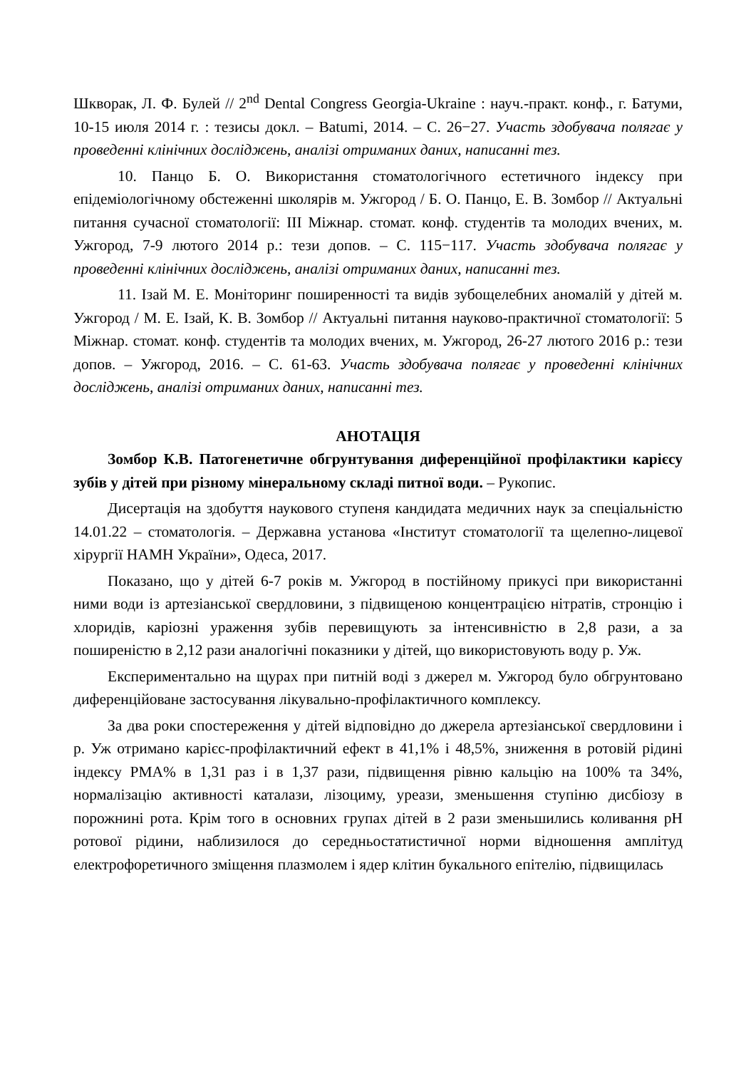Шкворак, Л. Ф. Булей // 2<sup>nd</sup> Dental Congress Georgia-Ukraine : науч.-практ. конф., г. Батуми, 10-15 июля 2014 г. : тезисы докл. – Batumi, 2014. – С. 26−27. Участь здобувача полягає у проведенні клінічних досліджень, аналізі отриманих даних, написанні тез.
10. Панцо Б. О. Використання стоматологічного естетичного індексу при епідеміологічному обстеженні школярів м. Ужгород / Б. О. Панцо, Е. В. Зомбор // Актуальні питання сучасної стоматології: III Міжнар. стомат. конф. студентів та молодих вчених, м. Ужгород, 7-9 лютого 2014 р.: тези допов. – С. 115−117. Участь здобувача полягає у проведенні клінічних досліджень, аналізі отриманих даних, написанні тез.
11. Ізай М. Е. Моніторинг поширенності та видів зубощелебних аномалій у дітей м. Ужгород / М. Е. Ізай, К. В. Зомбор // Актуальні питання науково-практичної стоматології: 5 Міжнар. стомат. конф. студентів та молодих вчених, м. Ужгород, 26-27 лютого 2016 р.: тези допов. – Ужгород, 2016. – С. 61-63. Участь здобувача полягає у проведенні клінічних досліджень, аналізі отриманих даних, написанні тез.
АНОТАЦІЯ
Зомбор К.В. Патогенетичне обгрунтування диференційної профілактики карієсу зубів у дітей при різному мінеральному складі питної води. – Рукопис.
Дисертація на здобуття наукового ступеня кандидата медичних наук за спеціальністю 14.01.22 – стоматологія. – Державна установа «Інститут стоматології та щелепно-лицевої хірургії НАМН України», Одеса, 2017.
Показано, що у дітей 6-7 років м. Ужгород в постійному прикусі при використанні ними води із артезіанської свердловини, з підвищеною концентрацією нітратів, стронцію і хлоридів, каріозні ураження зубів перевищують за інтенсивністю в 2,8 рази, а за поширеністю в 2,12 рази аналогічні показники у дітей, що використовують воду р. Уж.
Експериментально на щурах при питній воді з джерел м. Ужгород було обгрунтовано диференційоване застосування лікувально-профілактичного комплексу.
За два роки спостереження у дітей відповідно до джерела артезіанської свердловини і р. Уж отримано карієс-профілактичний ефект в 41,1% і 48,5%, зниження в ротовій рідині індексу РМА% в 1,31 раз і в 1,37 рази, підвищення рівню кальцію на 100% та 34%, нормалізацію активності каталази, лізоциму, уреази, зменьшення ступіню дисбіозу в порожнині рота. Крім того в основних групах дітей в 2 рази зменьшились коливання рН ротової рідини, наблизилося до середньостатистичної норми відношення амплітуд електрофоретичного зміщення плазмолем і ядер клітин букального епітелію, підвищилась